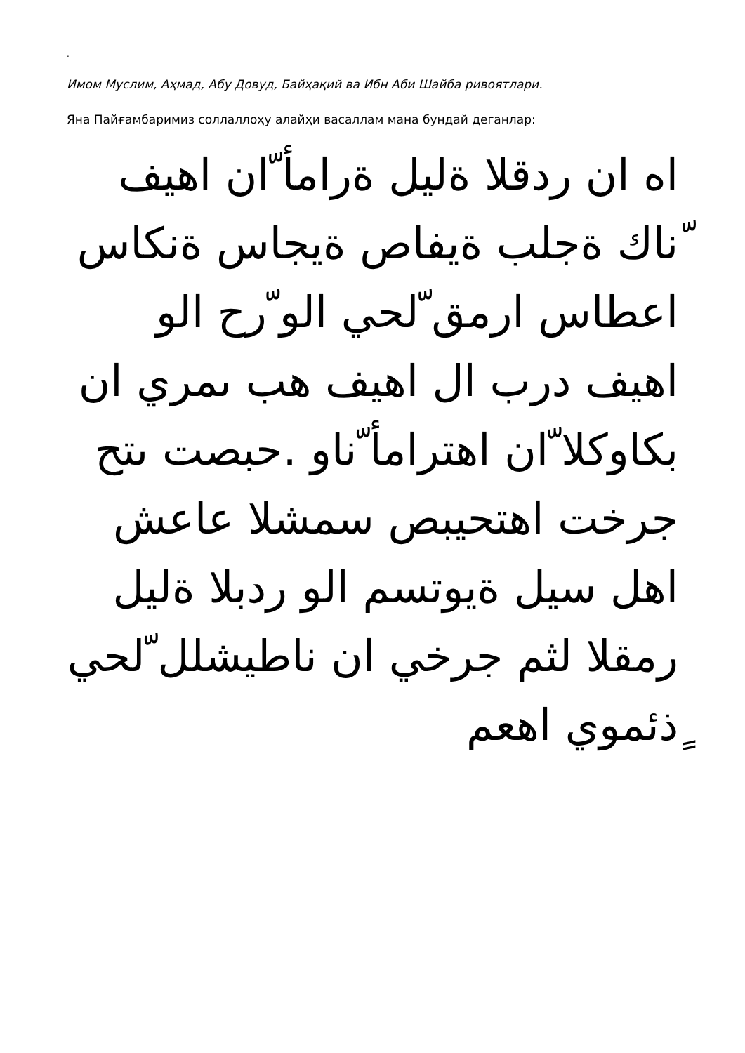.
Имом Муслим, Аҳмад, Абу Довуд, Байҳақий ва Ибн Аби Шайба ривоятлари.
Яна Пайғамбаримиз соллаллоҳу алайҳи васаллам мана бундай деганлар:
اه ان ردقلا ةليل ةرامأ ّان اهيف ّناك ةجلب ةيفاص ةيجاس ةنكاس اعطاس ارمق ّلحي الو ّرح الو اهيف درب ال اهيف هب ىمري ان بكاوكلا ّان اهترامأ ّناو .حبصت ىتح جرخت اهتحيبص سمشلا عاعش اهل سيل ةيوتسم الو ردبلا ةليل رمقلا لثم جرخي ان ناطيشلل ّلحي ٍذئموي اهعم